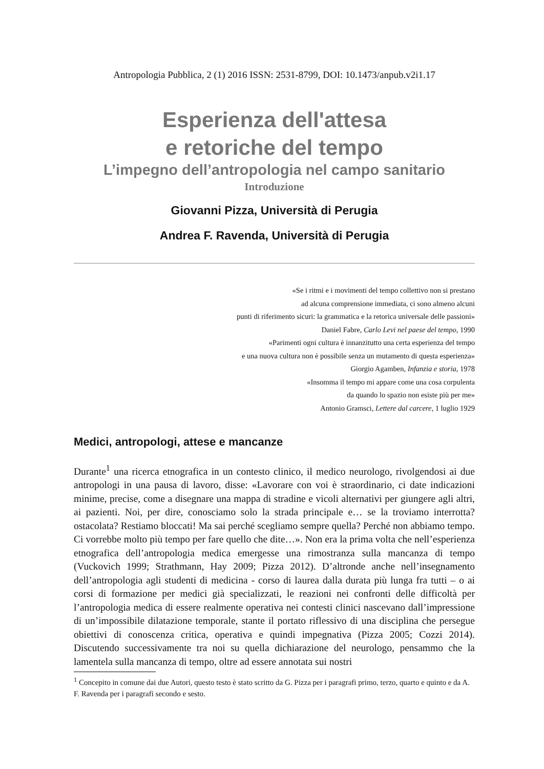Antropologia Pubblica, 2 (1) 2016 ISSN: 2531-8799, DOI: 10.1473/anpub.v2i1.17
Esperienza dell'attesa
e retoriche del tempo
L’impegno dell’antropologia nel campo sanitario
Introduzione
Giovanni Pizza, Università di Perugia
Andrea F. Ravenda, Università di Perugia
«Se i ritmi e i movimenti del tempo collettivo non si prestano
ad alcuna comprensione immediata, ci sono almeno alcuni
punti di riferimento sicuri: la grammatica e la retorica universale delle passioni»
Daniel Fabre, Carlo Levi nel paese del tempo, 1990
«Parimenti ogni cultura è innanzitutto una certa esperienza del tempo
e una nuova cultura non è possibile senza un mutamento di questa esperienza»
Giorgio Agamben, Infanzia e storia, 1978
«Insomma il tempo mi appare come una cosa corpulenta
da quando lo spazio non esiste più per me»
Antonio Gramsci, Lettere dal carcere, 1 luglio 1929
Medici, antropologi, attese e mancanze
Durante<sup>1</sup> una ricerca etnografica in un contesto clinico, il medico neurologo, rivolgendosi ai due antropologi in una pausa di lavoro, disse: «Lavorare con voi è straordinario, ci date indicazioni minime, precise, come a disegnare una mappa di stradine e vicoli alternativi per giungere agli altri, ai pazienti. Noi, per dire, conosciamo solo la strada principale e… se la troviamo interrotta? ostacolata? Restiamo bloccati! Ma sai perché scegliamo sempre quella? Perché non abbiamo tempo. Ci vorrebbe molto più tempo per fare quello che dite…». Non era la prima volta che nell’esperienza etnografica dell’antropologia medica emergesse una rimostranza sulla mancanza di tempo (Vuckovich 1999; Strathmann, Hay 2009; Pizza 2012). D’altronde anche nell’insegnamento dell’antropologia agli studenti di medicina - corso di laurea dalla durata più lunga fra tutti – o ai corsi di formazione per medici già specializzati, le reazioni nei confronti delle difficoltà per l’antropologia medica di essere realmente operativa nei contesti clinici nascevano dall’impressione di un’impossibile dilatazione temporale, stante il portato riflessivo di una disciplina che persegue obiettivi di conoscenza critica, operativa e quindi impegnativa (Pizza 2005; Cozzi 2014). Discutendo successivamente tra noi su quella dichiarazione del neurologo, pensammo che la lamentela sulla mancanza di tempo, oltre ad essere annotata sui nostri
<sup>1</sup> Concepito in comune dai due Autori, questo testo è stato scritto da G. Pizza per i paragrafi primo, terzo, quarto e quinto e da A. F. Ravenda per i paragrafi secondo e sesto.